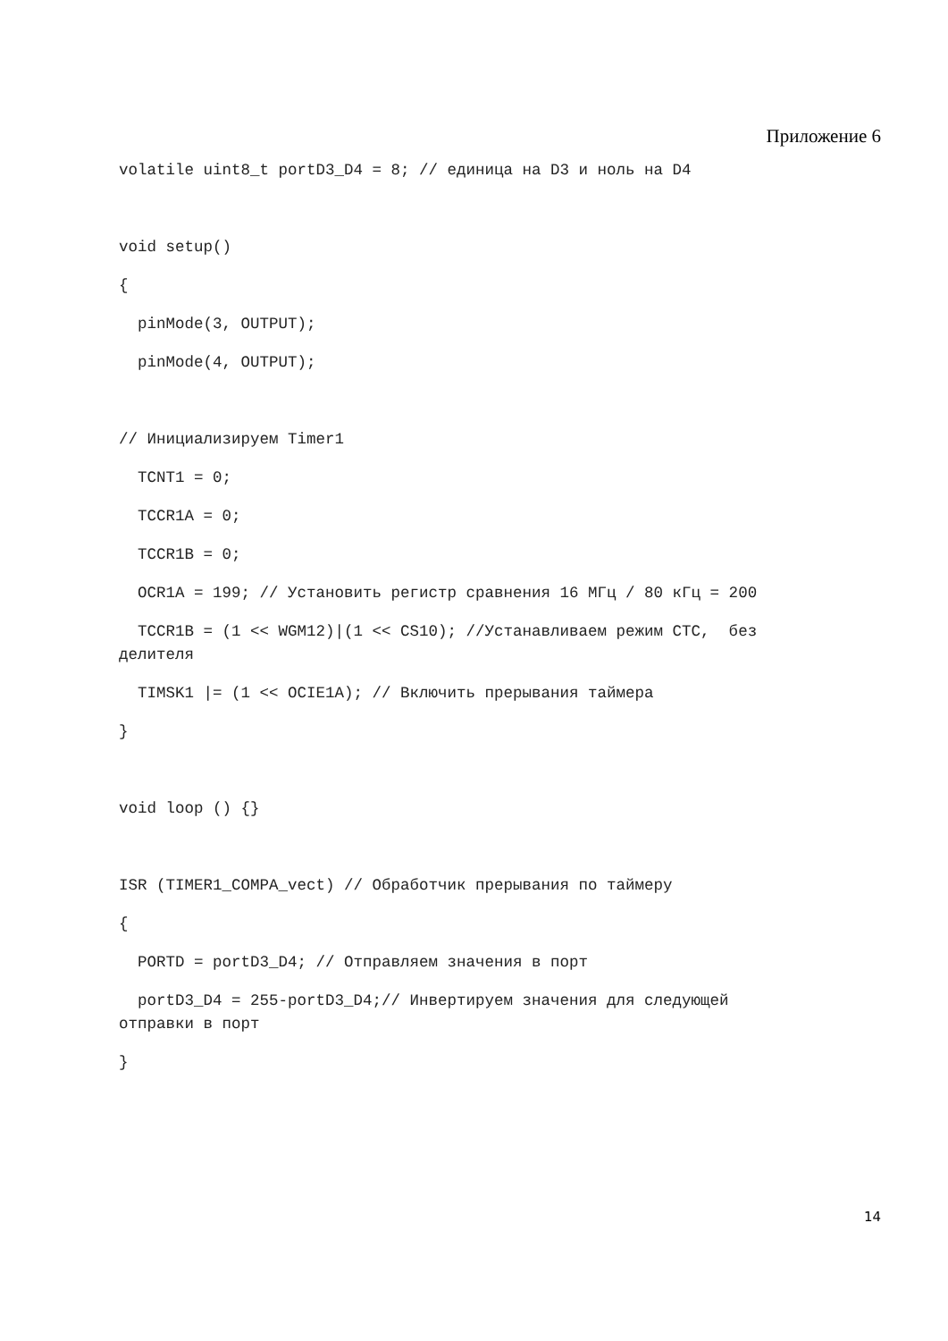Приложение 6
volatile uint8_t portD3_D4 = 8; // единица на D3 и ноль на D4
void setup()
{
pinMode(3, OUTPUT);
pinMode(4, OUTPUT);
// Инициализируем Timer1
TCNT1 = 0;
TCCR1A = 0;
TCCR1B = 0;
OCR1A = 199; // Установить регистр сравнения 16 МГц / 80 кГц = 200
TCCR1B = (1 << WGM12)|(1 << CS10); //Устанавливаем режим CTC, без делителя
TIMSK1 |= (1 << OCIE1A); // Включить прерывания таймера
}
void loop () {}
ISR (TIMER1_COMPA_vect) // Обработчик прерывания по таймеру
{
PORTD = portD3_D4; // Отправляем значения в порт
portD3_D4 = 255-portD3_D4;// Инвертируем значения для следующей отправки в порт
}
14